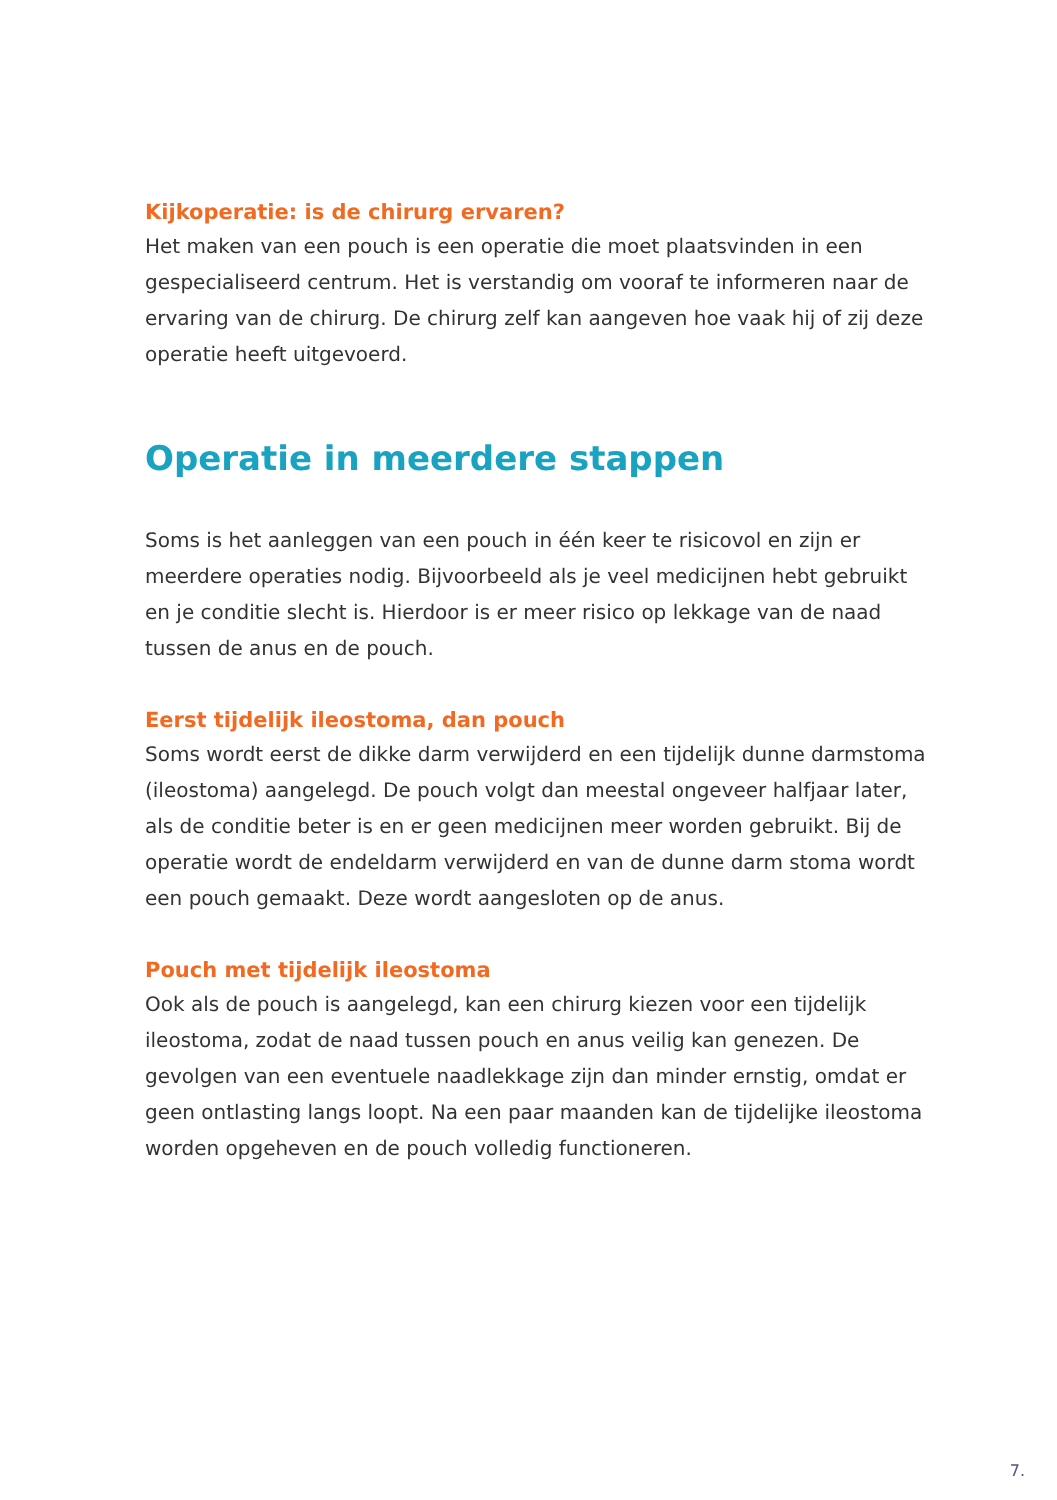Kijkoperatie: is de chirurg ervaren?
Het maken van een pouch is een operatie die moet plaatsvinden in een gespecialiseerd centrum. Het is verstandig om vooraf te informeren naar de ervaring van de chirurg. De chirurg zelf kan aangeven hoe vaak hij of zij deze operatie heeft uitgevoerd.
Operatie in meerdere stappen
Soms is het aanleggen van een pouch in één keer te risicovol en zijn er meerdere operaties nodig. Bijvoorbeeld als je veel medicijnen hebt gebruikt en je conditie slecht is. Hierdoor is er meer risico op lekkage van de naad tussen de anus en de pouch.
Eerst tijdelijk ileostoma, dan pouch
Soms wordt eerst de dikke darm verwijderd en een tijdelijk dunne darmstoma (ileostoma) aangelegd. De pouch volgt dan meestal ongeveer halfjaar later, als de conditie beter is en er geen medicijnen meer worden gebruikt. Bij de operatie wordt de endeldarm verwijderd en van de dunne darm stoma wordt een pouch gemaakt. Deze wordt aangesloten op de anus.
Pouch met tijdelijk ileostoma
Ook als de pouch is aangelegd, kan een chirurg kiezen voor een tijdelijk ileostoma, zodat de naad tussen pouch en anus veilig kan genezen. De gevolgen van een eventuele naadlekkage zijn dan minder ernstig, omdat er geen ontlasting langs loopt. Na een paar maanden kan de tijdelijke ileostoma worden opgeheven en de pouch volledig functioneren.
7.